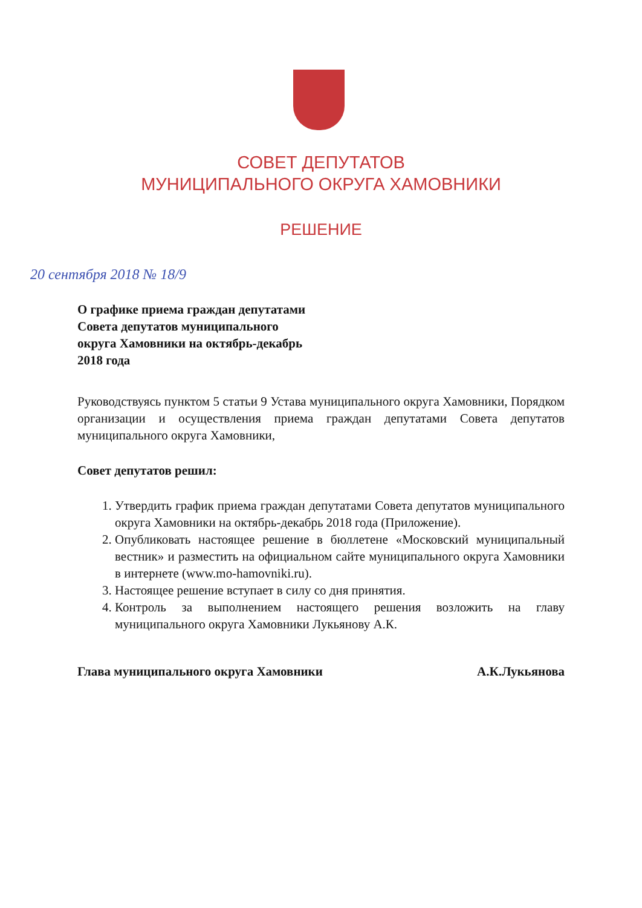СОВЕТ ДЕПУТАТОВ
МУНИЦИПАЛЬНОГО ОКРУГА ХАМОВНИКИ
РЕШЕНИЕ
20 сентября 2018 № 18/9
О графике приема граждан депутатами
Совета депутатов муниципального
округа Хамовники на октябрь-декабрь
2018 года
Руководствуясь пунктом 5 статьи 9 Устава муниципального округа Хамовники, Порядком организации и осуществления приема граждан депутатами Совета депутатов муниципального округа Хамовники,
Совет депутатов решил:
1. Утвердить график приема граждан депутатами Совета депутатов муниципального округа Хамовники на октябрь-декабрь 2018 года (Приложение).
2. Опубликовать настоящее решение в бюллетене «Московский муниципальный вестник» и разместить на официальном сайте муниципального округа Хамовники в интернете (www.mo-hamovniki.ru).
3. Настоящее решение вступает в силу со дня принятия.
4. Контроль за выполнением настоящего решения возложить на главу муниципального округа Хамовники Лукьянову А.К.
Глава муниципального округа Хамовники А.К.Лукьянова